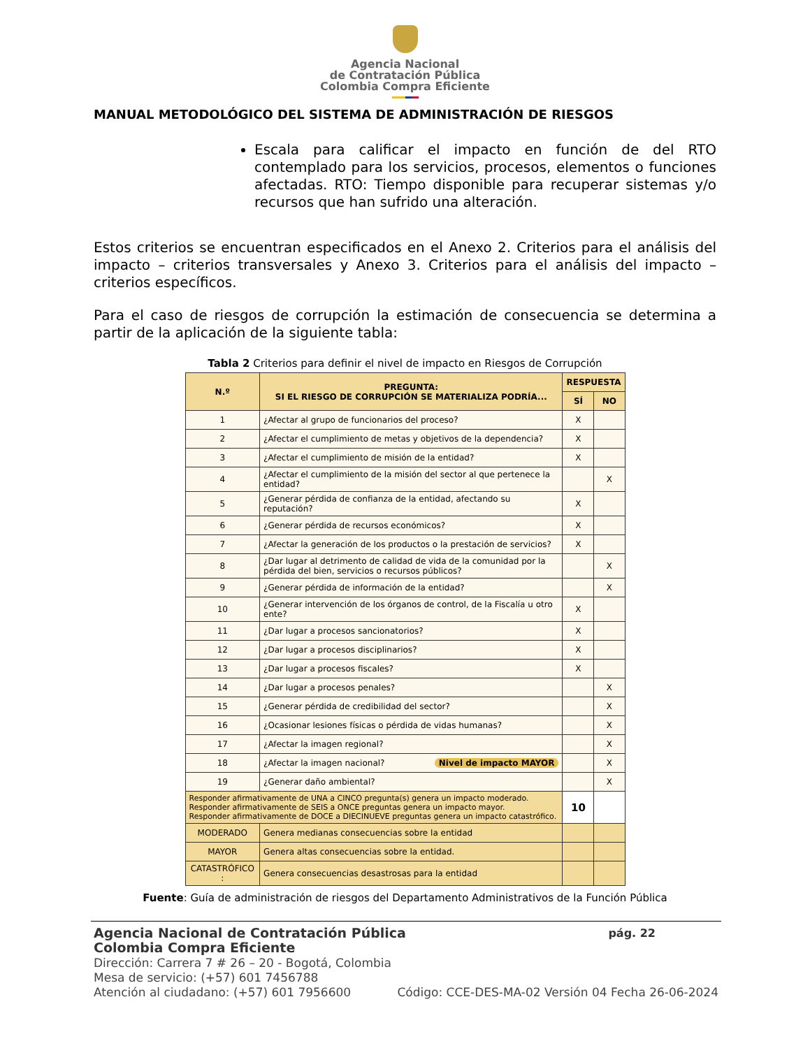Agencia Nacional
de Contratación Pública
Colombia Compra Eficiente
MANUAL METODOLÓGICO DEL SISTEMA DE ADMINISTRACIÓN DE RIESGOS
Escala para calificar el impacto en función de del RTO contemplado para los servicios, procesos, elementos o funciones afectadas. RTO: Tiempo disponible para recuperar sistemas y/o recursos que han sufrido una alteración.
Estos criterios se encuentran especificados en el Anexo 2. Criterios para el análisis del impacto – criterios transversales y Anexo 3. Criterios para el análisis del impacto – criterios específicos.
Para el caso de riesgos de corrupción la estimación de consecuencia se determina a partir de la aplicación de la siguiente tabla:
Tabla 2 Criterios para definir el nivel de impacto en Riesgos de Corrupción
| N.º | PREGUNTA: SI EL RIESGO DE CORRUPCIÓN SE MATERIALIZA PODRÍA... | | RESPUESTA | |
| --- | --- | --- | --- | --- |
| | | | SÍ | NO |
| 1 | ¿Afectar al grupo de funcionarios del proceso? | | X | |
| 2 | ¿Afectar el cumplimiento de metas y objetivos de la dependencia? | | X | |
| 3 | ¿Afectar el cumplimiento de misión de la entidad? | | X | |
| 4 | ¿Afectar el cumplimiento de la misión del sector al que pertenece la entidad? | | | X |
| 5 | ¿Generar pérdida de confianza de la entidad, afectando su reputación? | | X | |
| 6 | ¿Generar pérdida de recursos económicos? | | X | |
| 7 | ¿Afectar la generación de los productos o la prestación de servicios? | | X | |
| 8 | ¿Dar lugar al detrimento de calidad de vida de la comunidad por la pérdida del bien, servicios o recursos públicos? | | | X |
| 9 | ¿Generar pérdida de información de la entidad? | | | X |
| 10 | ¿Generar intervención de los órganos de control, de la Fiscalía u otro ente? | | X | |
| 11 | ¿Dar lugar a procesos sancionatorios? | | X | |
| 12 | ¿Dar lugar a procesos disciplinarios? | | X | |
| 13 | ¿Dar lugar a procesos fiscales? | | X | |
| 14 | ¿Dar lugar a procesos penales? | | | X |
| 15 | ¿Generar pérdida de credibilidad del sector? | | | X |
| 16 | ¿Ocasionar lesiones físicas o pérdida de vidas humanas? | | | X |
| 17 | ¿Afectar la imagen regional? | | | X |
| 18 | ¿Afectar la imagen nacional? Nivel de impacto MAYOR | | | X |
| 19 | ¿Generar daño ambiental? | | | X |
| Responder afirmativamente de UNA a CINCO pregunta(s) genera un impacto moderado. Responder afirmativamente de SEIS a ONCE preguntas genera un impacto mayor. Responder afirmativamente de DOCE a DIECINUEVE preguntas genera un impacto catastrófico. | | | 10 | |
| MODERADO | | Genera medianas consecuencias sobre la entidad | | |
| MAYOR | | Genera altas consecuencias sobre la entidad. | | |
| CATASTRÓFICO : | | Genera consecuencias desastrosas para la entidad | | |
Fuente: Guía de administración de riesgos del Departamento Administrativos de la Función Pública
Agencia Nacional de Contratación Pública pág. 22
Colombia Compra Eficiente
Dirección: Carrera 7 # 26 – 20 - Bogotá, Colombia
Mesa de servicio: (+57) 601 7456788
Atención al ciudadano: (+57) 601 7956600 Código: CCE-DES-MA-02 Versión 04 Fecha 26-06-2024